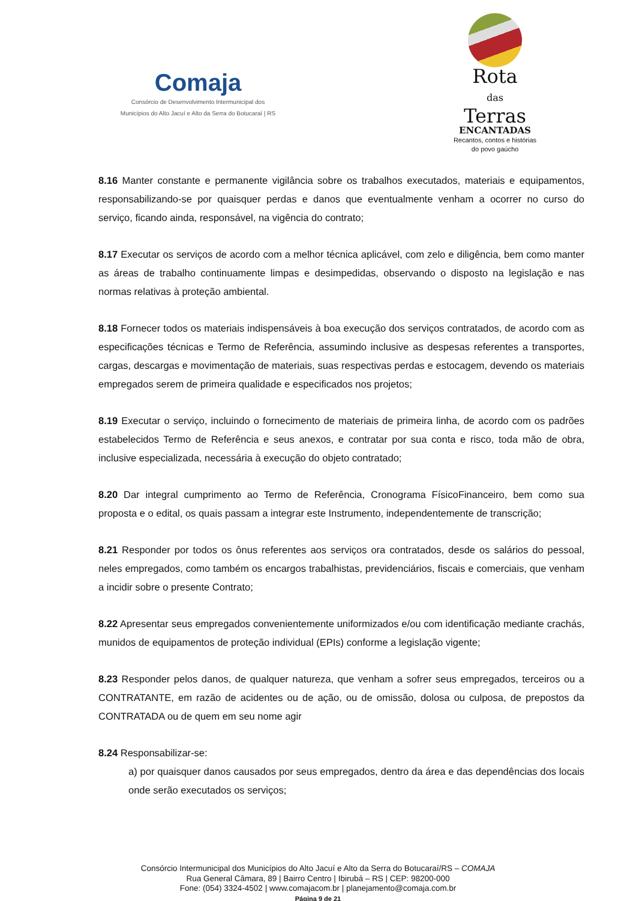Comaja
Consórcio de Desenvolvimento Intermunicipal dos
Municípios do Alto Jacuí e Alto da Serra do Botucaraí | RS
Rota
das
Terras
ENCANTADAS
Recantos, contos e histórias
do povo gaúcho
8.16 Manter constante e permanente vigilância sobre os trabalhos executados, materiais e equipamentos, responsabilizando-se por quaisquer perdas e danos que eventualmente venham a ocorrer no curso do serviço, ficando ainda, responsável, na vigência do contrato;
8.17 Executar os serviços de acordo com a melhor técnica aplicável, com zelo e diligência, bem como manter as áreas de trabalho continuamente limpas e desimpedidas, observando o disposto na legislação e nas normas relativas à proteção ambiental.
8.18 Fornecer todos os materiais indispensáveis à boa execução dos serviços contratados, de acordo com as especificações técnicas e Termo de Referência, assumindo inclusive as despesas referentes a transportes, cargas, descargas e movimentação de materiais, suas respectivas perdas e estocagem, devendo os materiais empregados serem de primeira qualidade e especificados nos projetos;
8.19 Executar o serviço, incluindo o fornecimento de materiais de primeira linha, de acordo com os padrões estabelecidos Termo de Referência e seus anexos, e contratar por sua conta e risco, toda mão de obra, inclusive especializada, necessária à execução do objeto contratado;
8.20 Dar integral cumprimento ao Termo de Referência, Cronograma FísicoFinanceiro, bem como sua proposta e o edital, os quais passam a integrar este Instrumento, independentemente de transcrição;
8.21 Responder por todos os ônus referentes aos serviços ora contratados, desde os salários do pessoal, neles empregados, como também os encargos trabalhistas, previdenciários, fiscais e comerciais, que venham a incidir sobre o presente Contrato;
8.22 Apresentar seus empregados convenientemente uniformizados e/ou com identificação mediante crachás, munidos de equipamentos de proteção individual (EPIs) conforme a legislação vigente;
8.23 Responder pelos danos, de qualquer natureza, que venham a sofrer seus empregados, terceiros ou a CONTRATANTE, em razão de acidentes ou de ação, ou de omissão, dolosa ou culposa, de prepostos da CONTRATADA ou de quem em seu nome agir
8.24 Responsabilizar-se:
a) por quaisquer danos causados por seus empregados, dentro da área e das dependências dos locais onde serão executados os serviços;
Consórcio Intermunicipal dos Municípios do Alto Jacuí e Alto da Serra do Botucaraí/RS – COMAJA
Rua General Câmara, 89 | Bairro Centro | Ibirubá – RS | CEP: 98200-000
Fone: (054) 3324-4502 | www.comajacom.br | planejamento@comaja.com.br
Página 9 de 21